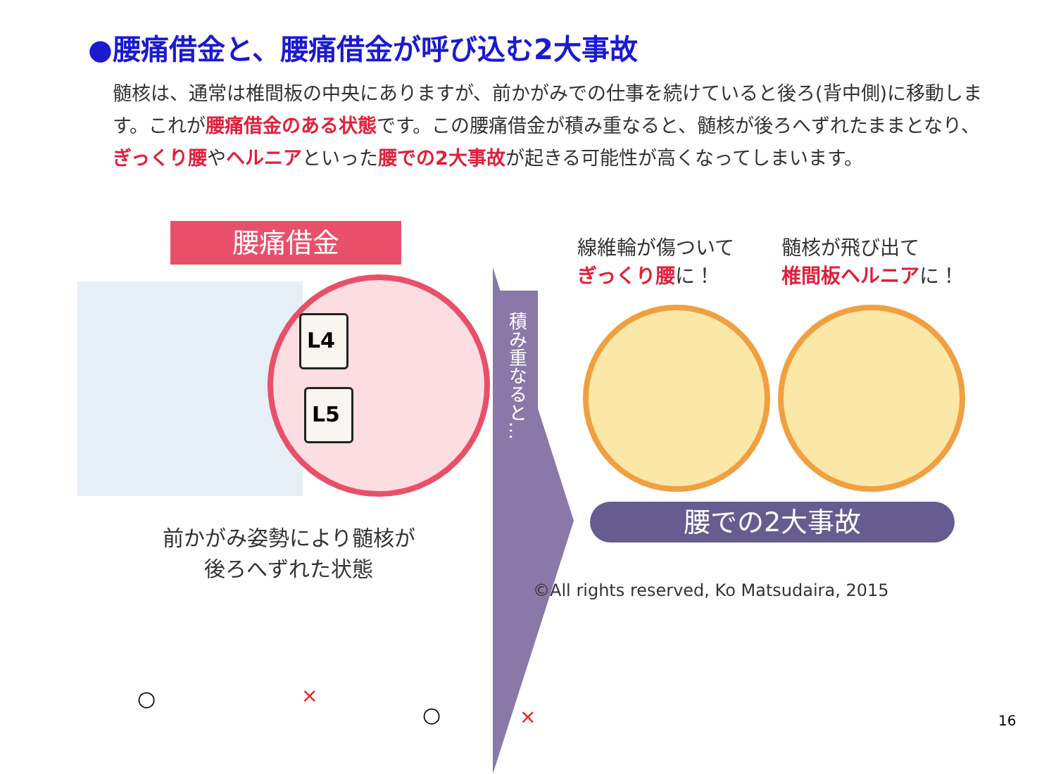●腰痛借金と、腰痛借金が呼び込む2大事故
髄核は、通常は椎間板の中央にありますが、前かがみでの仕事を続けていると後ろ(背中側)に移動します。これが腰痛借金のある状態です。この腰痛借金が積み重なると、髄核が後ろへずれたままとなり、ぎっくり腰やヘルニアといった腰での2大事故が起きる可能性が高くなってしまいます。
腰痛借金
L4
L5
積み重なると…
線維輪が傷ついて
ぎっくり腰に！
髄核が飛び出て
椎間板ヘルニアに！
腰での2大事故
前かがみ姿勢により髄核が
後ろへずれた状態
©All rights reserved, Ko Matsudaira, 2015
○ ×
○ × 16